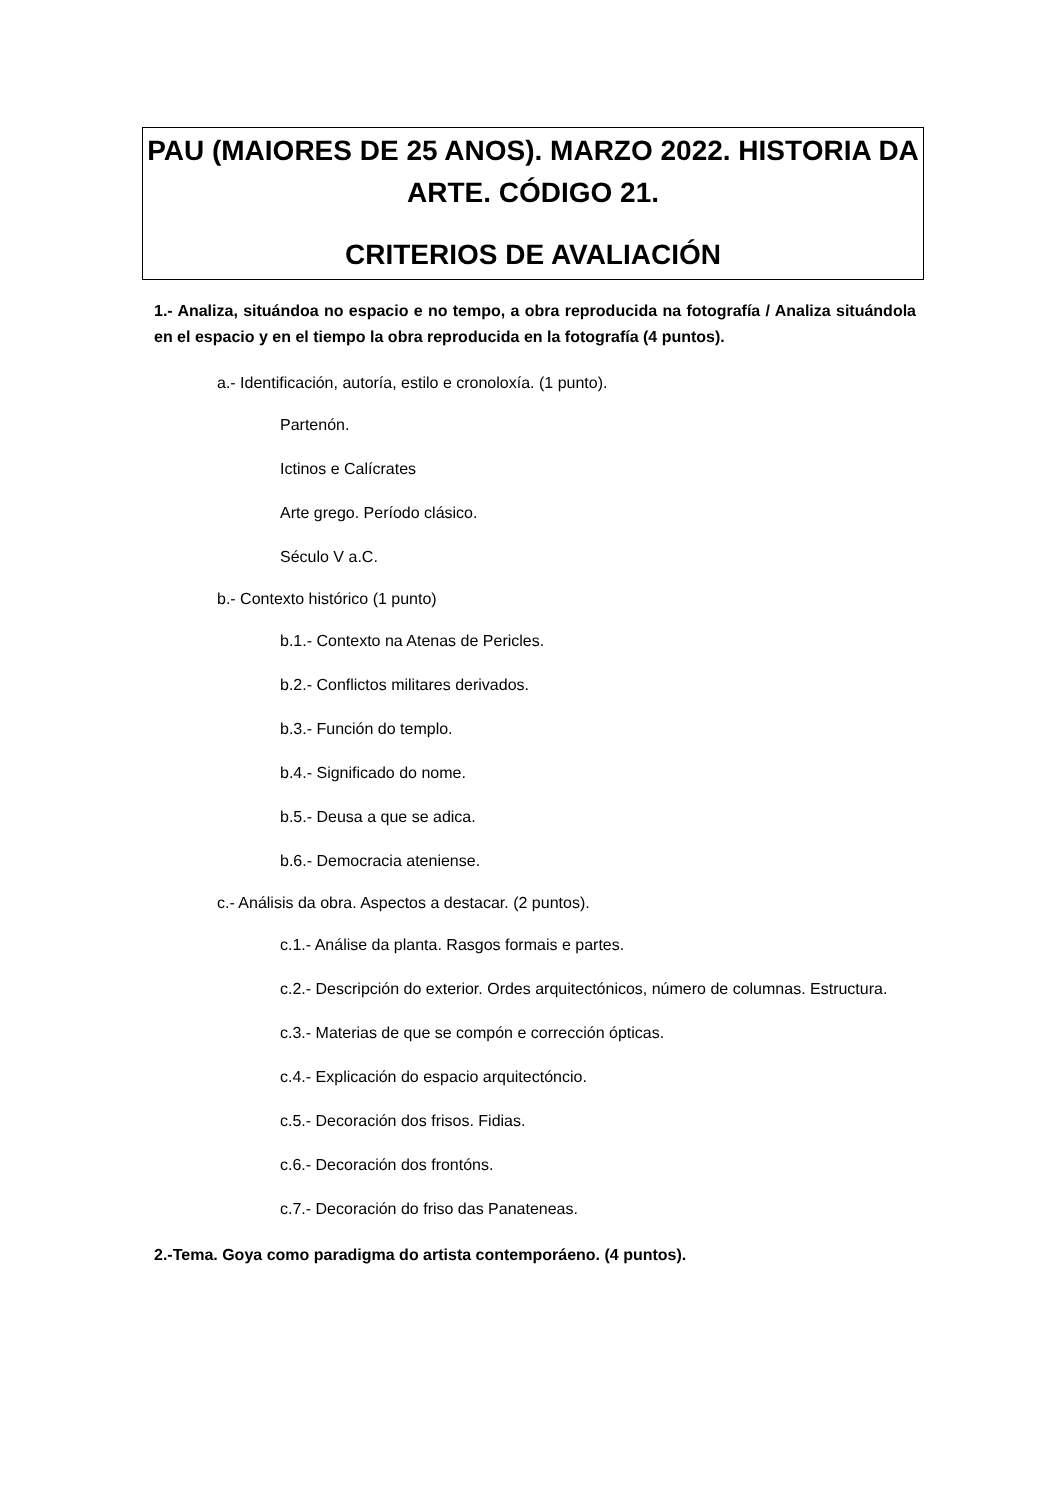PAU (MAIORES DE 25 ANOS). MARZO 2022. HISTORIA DA ARTE. CÓDIGO 21.
CRITERIOS DE AVALIACIÓN
1.- Analiza, situándoa no espacio e no tempo, a obra reproducida na fotografía / Analiza situándola en el espacio y en el tiempo la obra reproducida en la fotografía (4 puntos).
a.- Identificación, autoría, estilo e cronoloxía. (1 punto).
Partenón.
Ictinos e Calícrates
Arte grego. Período clásico.
Século V a.C.
b.- Contexto histórico (1 punto)
b.1.- Contexto na Atenas de Pericles.
b.2.- Conflictos militares derivados.
b.3.- Función do templo.
b.4.- Significado do nome.
b.5.- Deusa a que se adica.
b.6.- Democracia ateniense.
c.- Análisis da obra. Aspectos a destacar. (2 puntos).
c.1.- Análise da planta. Rasgos formais e partes.
c.2.- Descripción do exterior. Ordes arquitectónicos, número de columnas. Estructura.
c.3.- Materias de que se compón e corrección ópticas.
c.4.- Explicación do espacio arquitectóncio.
c.5.- Decoración dos frisos. Fidias.
c.6.- Decoración dos frontóns.
c.7.- Decoración do friso das Panateneas.
2.-Tema. Goya como paradigma do artista contemporáeno. (4 puntos).